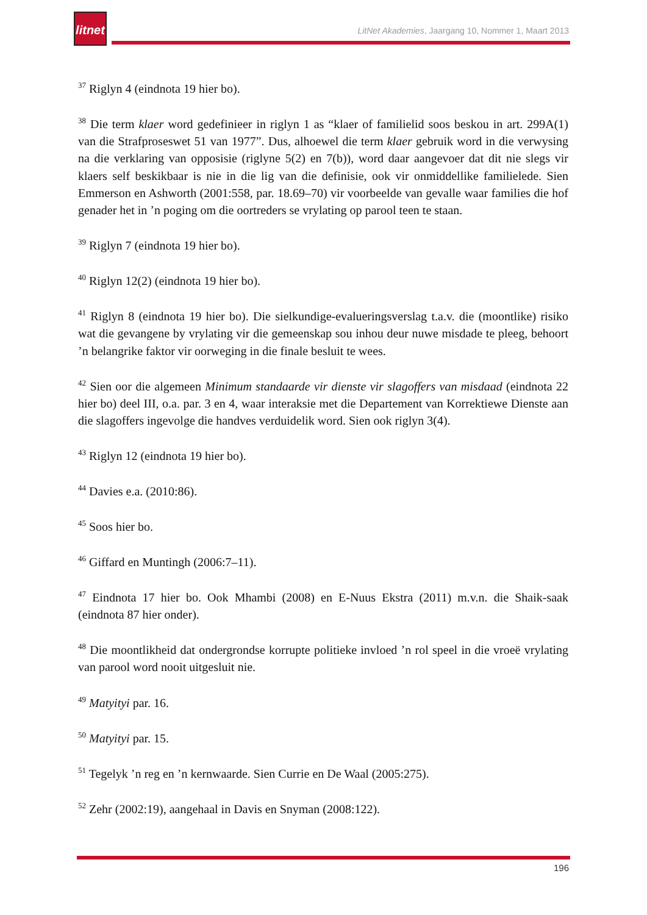litnet
LitNet Akademies, Jaargang 10, Nommer 1, Maart 2013
<sup>37</sup> Riglyn 4 (eindnota 19 hier bo).
<sup>38</sup> Die term klaer word gedefinieer in riglyn 1 as “klaer of familielid soos beskou in art. 299A(1) van die Strafproseswet 51 van 1977”. Dus, alhoewel die term klaer gebruik word in die verwysing na die verklaring van opposisie (riglyne 5(2) en 7(b)), word daar aangevoer dat dit nie slegs vir klaers self beskikbaar is nie in die lig van die definisie, ook vir onmiddellike familielede. Sien Emmerson en Ashworth (2001:558, par. 18.69–70) vir voorbeelde van gevalle waar families die hof genader het in ’n poging om die oortreders se vrylating op parool teen te staan.
<sup>39</sup> Riglyn 7 (eindnota 19 hier bo).
<sup>40</sup> Riglyn 12(2) (eindnota 19 hier bo).
<sup>41</sup> Riglyn 8 (eindnota 19 hier bo). Die sielkundige-evalueringsverslag t.a.v. die (moontlike) risiko wat die gevangene by vrylating vir die gemeenskap sou inhou deur nuwe misdade te pleeg, behoort ’n belangrike faktor vir oorweging in die finale besluit te wees.
<sup>42</sup> Sien oor die algemeen Minimum standaarde vir dienste vir slagoffers van misdaad (eindnota 22 hier bo) deel III, o.a. par. 3 en 4, waar interaksie met die Departement van Korrektiewe Dienste aan die slagoffers ingevolge die handves verduidelik word. Sien ook riglyn 3(4).
<sup>43</sup> Riglyn 12 (eindnota 19 hier bo).
<sup>44</sup> Davies e.a. (2010:86).
<sup>45</sup> Soos hier bo.
<sup>46</sup> Giffard en Muntingh (2006:7–11).
<sup>47</sup> Eindnota 17 hier bo. Ook Mhambi (2008) en E-Nuus Ekstra (2011) m.v.n. die Shaik-saak (eindnota 87 hier onder).
<sup>48</sup> Die moontlikheid dat ondergrondse korrupte politieke invloed ’n rol speel in die vroeë vrylating van parool word nooit uitgesluit nie.
<sup>49</sup> Matyityi par. 16.
<sup>50</sup> Matyityi par. 15.
<sup>51</sup> Tegelyk ’n reg en ’n kernwaarde. Sien Currie en De Waal (2005:275).
<sup>52</sup> Zehr (2002:19), aangehaal in Davis en Snyman (2008:122).
196